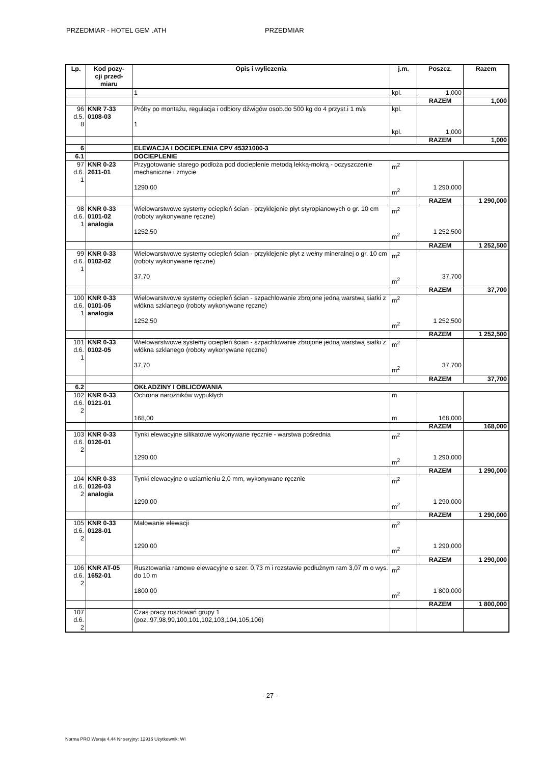PRZEDMIAR - HOTEL GEM .ATH PRZEDMIAR
| Lp. | Kod pozy- cji przed- miaru | Opis i wyliczenia | j.m. | Poszcz. | Razem |
| --- | --- | --- | --- | --- | --- |
| | | 1 | kpl. | 1,000 | |
| | | | | RAZEM | 1,000 |
| 96 d.5. 8 | KNR 7-33 0108-03 | Próby po montażu, regulacja i odbiory dźwigów osob.do 500 kg do 4 przyst.i 1 m/s 1 | kpl. kpl. | 1,000 | |
| | | | | RAZEM | 1,000 |
| 6 | | ELEWACJA I DOCIEPLENIA CPV 45321000-3 | | | |
| 6.1 | | DOCIEPLENIE | | | |
| 97 d.6. 1 | KNR 0-23 2611-01 | Przygotowanie starego podłoża pod docieplenie metodą lekką-mokrą - oczyszczenie mechaniczne i zmycie 1290,00 | m<sup>2</sup> m<sup>2</sup> | 1 290,000 | |
| | | | | RAZEM | 1 290,000 |
| 98 d.6. 1 | KNR 0-33 0101-02 analogia | Wielowarstwowe systemy ociepleń ścian - przyklejenie płyt styropianowych o gr. 10 cm (roboty wykonywane ręczne) 1252,50 | m<sup>2</sup> m<sup>2</sup> | 1 252,500 | |
| | | | | RAZEM | 1 252,500 |
| 99 d.6. 1 | KNR 0-33 0102-02 | Wielowarstwowe systemy ociepleń ścian - przyklejenie płyt z wełny mineralnej o gr. 10 cm (roboty wykonywane ręczne) 37,70 | m<sup>2</sup> m<sup>2</sup> | 37,700 | |
| | | | | RAZEM | 37,700 |
| 100 d.6. 1 | KNR 0-33 0101-05 analogia | Wielowarstwowe systemy ociepleń ścian - szpachlowanie zbrojone jedną warstwą siatki z włókna szklanego (roboty wykonywane ręczne) 1252,50 | m<sup>2</sup> m<sup>2</sup> | 1 252,500 | |
| | | | | RAZEM | 1 252,500 |
| 101 d.6. 1 | KNR 0-33 0102-05 | Wielowarstwowe systemy ociepleń ścian - szpachlowanie zbrojone jedną warstwą siatki z włókna szklanego (roboty wykonywane ręczne) 37,70 | m<sup>2</sup> m<sup>2</sup> | 37,700 | |
| | | | | RAZEM | 37,700 |
| 6.2 | | OKŁADZINY I OBLICOWANIA | | | |
| 102 d.6. 2 | KNR 0-33 0121-01 | Ochrona narożników wypukłych 168,00 | m m | 168,000 | |
| | | | | RAZEM | 168,000 |
| 103 d.6. 2 | KNR 0-33 0126-01 | Tynki elewacyjne silikatowe wykonywane ręcznie - warstwa pośrednia 1290,00 | m<sup>2</sup> m<sup>2</sup> | 1 290,000 | |
| | | | | RAZEM | 1 290,000 |
| 104 d.6. 2 | KNR 0-33 0126-03 analogia | Tynki elewacyjne o uziarnieniu 2,0 mm, wykonywane ręcznie 1290,00 | m<sup>2</sup> m<sup>2</sup> | 1 290,000 | |
| | | | | RAZEM | 1 290,000 |
| 105 d.6. 2 | KNR 0-33 0128-01 | Malowanie elewacji 1290,00 | m<sup>2</sup> m<sup>2</sup> | 1 290,000 | |
| | | | | RAZEM | 1 290,000 |
| 106 d.6. 2 | KNR AT-05 1652-01 | Rusztowania ramowe elewacyjne o szer. 0,73 m i rozstawie podłużnym ram 3,07 m o wys. do 10 m 1800,00 | m<sup>2</sup> m<sup>2</sup> | 1 800,000 | |
| | | | | RAZEM | 1 800,000 |
| 107 d.6. 2 | | Czas pracy rusztowań grupy 1 (poz.:97,98,99,100,101,102,103,104,105,106) | | | |
- 27 -
Norma PRO Wersja 4.44 Nr seryjny: 12916 Użytkownik: WI